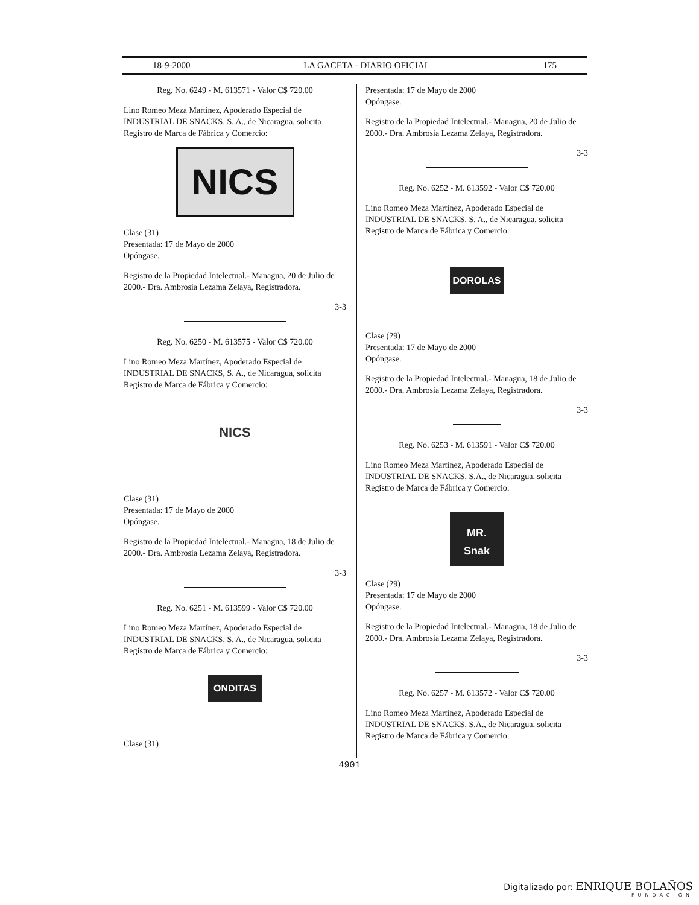18-9-2000 LA GACETA - DIARIO OFICIAL 175
Reg. No. 6249 - M. 613571 - Valor C$ 720.00
Lino Romeo Meza Martínez, Apoderado Especial de INDUSTRIAL DE SNACKS, S. A., de Nicaragua, solicita Registro de Marca de Fábrica y Comercio:
NICS
Clase (31)
Presentada: 17 de Mayo de 2000
Opóngase.
Registro de la Propiedad Intelectual.- Managua, 20 de Julio de 2000.- Dra. Ambrosia Lezama Zelaya, Registradora.
3-3
Reg. No. 6250 - M. 613575 - Valor C$ 720.00
Lino Romeo Meza Martínez, Apoderado Especial de INDUSTRIAL DE SNACKS, S. A., de Nicaragua, solicita Registro de Marca de Fábrica y Comercio:
NICS
Clase (31)
Presentada: 17 de Mayo de 2000
Opóngase.
Registro de la Propiedad Intelectual.- Managua, 18 de Julio de 2000.- Dra. Ambrosia Lezama Zelaya, Registradora.
3-3
Reg. No. 6251 - M. 613599 - Valor C$ 720.00
Lino Romeo Meza Martínez, Apoderado Especial de INDUSTRIAL DE SNACKS, S. A., de Nicaragua, solicita Registro de Marca de Fábrica y Comercio:
ONDITAS
Clase (31)
Presentada: 17 de Mayo de 2000
Opóngase.
Registro de la Propiedad Intelectual.- Managua, 20 de Julio de 2000.- Dra. Ambrosia Lezama Zelaya, Registradora.
3-3
Reg. No. 6252 - M. 613592 - Valor C$ 720.00
Lino Romeo Meza Martínez, Apoderado Especial de INDUSTRIAL DE SNACKS, S. A., de Nicaragua, solicita Registro de Marca de Fábrica y Comercio:
DOROLAS
Clase (29)
Presentada: 17 de Mayo de 2000
Opóngase.
Registro de la Propiedad Intelectual.- Managua, 18 de Julio de 2000.- Dra. Ambrosia Lezama Zelaya, Registradora.
3-3
Reg. No. 6253 - M. 613591 - Valor C$ 720.00
Lino Romeo Meza Martínez, Apoderado Especial de INDUSTRIAL DE SNACKS, S.A., de Nicaragua, solicita Registro de Marca de Fábrica y Comercio:
MR.
Snak
Clase (29)
Presentada: 17 de Mayo de 2000
Opóngase.
Registro de la Propiedad Intelectual.- Managua, 18 de Julio de 2000.- Dra. Ambrosia Lezama Zelaya, Registradora.
3-3
Reg. No. 6257 - M. 613572 - Valor C$ 720.00
Lino Romeo Meza Martínez, Apoderado Especial de INDUSTRIAL DE SNACKS, S.A., de Nicaragua, solicita Registro de Marca de Fábrica y Comercio:
4901
Digitalizado por: ENRIQUE BOLAÑOS
FUNDACIÓN